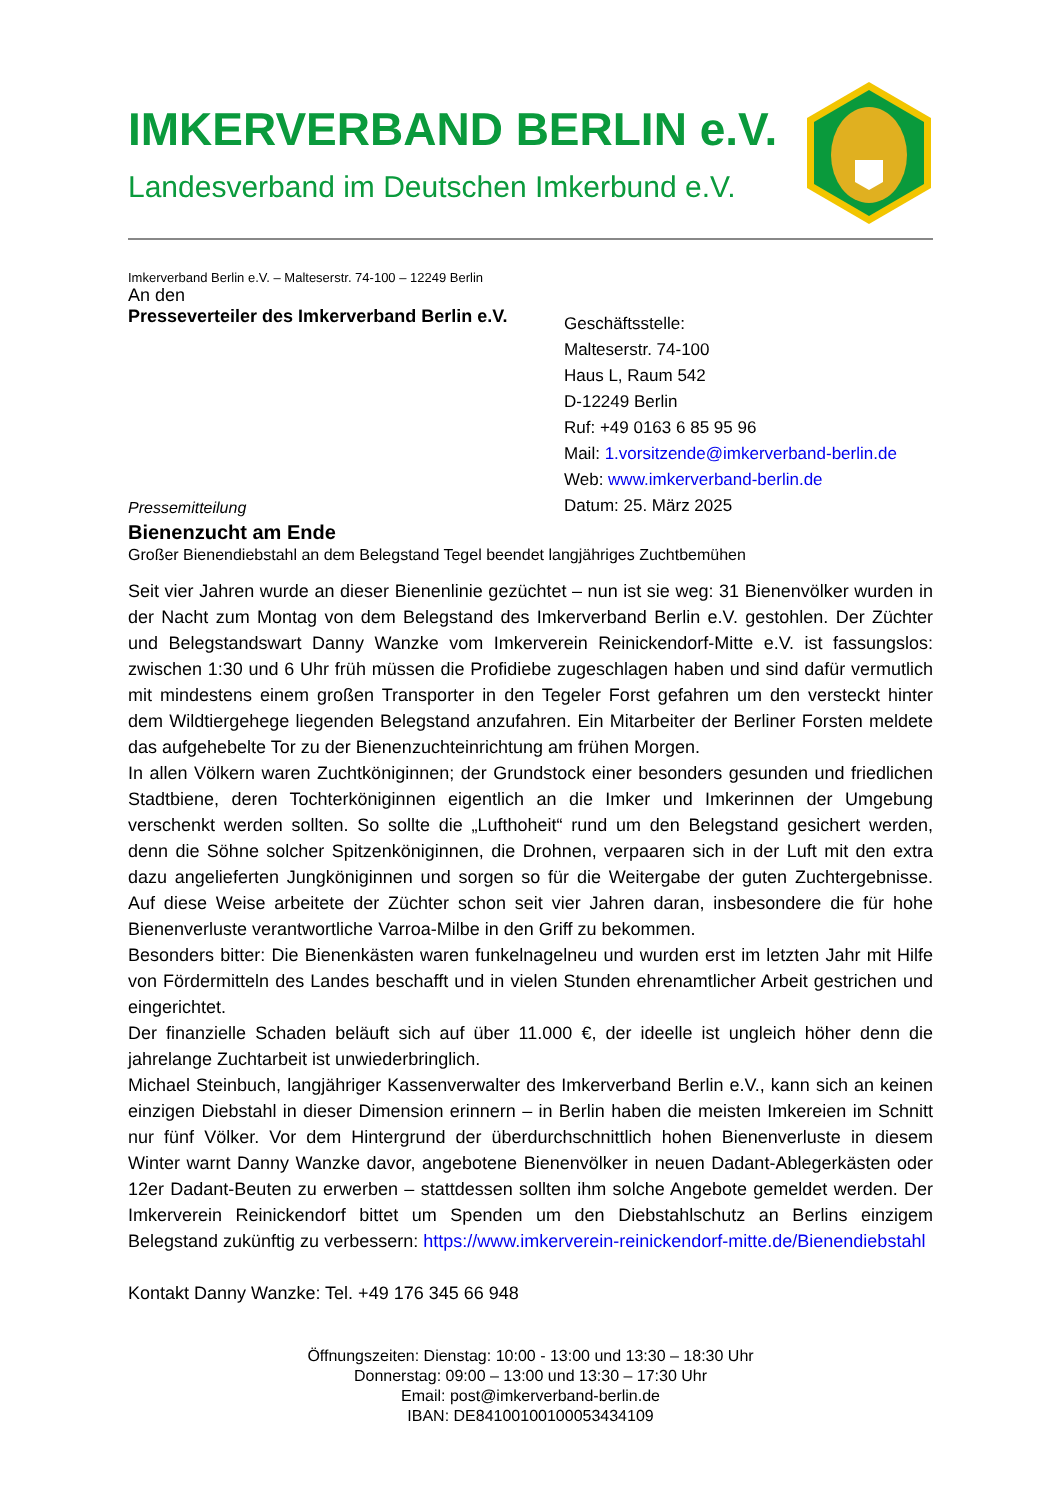IMKERVERBAND BERLIN e.V.
Landesverband im Deutschen Imkerbund e.V.
Imkerverband Berlin e.V. – Malteserstr. 74-100 – 12249 Berlin
An den
Presseverteiler des Imkerverband Berlin e.V.
Geschäftsstelle:
Malteserstr. 74-100
Haus L, Raum 542
D-12249 Berlin
Ruf: +49 0163 6 85 95 96
Mail: 1.vorsitzende@imkerverband-berlin.de
Web: www.imkerverband-berlin.de
Datum: 25. März 2025
Pressemitteilung
Bienenzucht am Ende
Großer Bienendiebstahl an dem Belegstand Tegel beendet langjähriges Zuchtbemühen
Seit vier Jahren wurde an dieser Bienenlinie gezüchtet – nun ist sie weg: 31 Bienenvölker wurden in der Nacht zum Montag von dem Belegstand des Imkerverband Berlin e.V. gestohlen. Der Züchter und Belegstandswart Danny Wanzke vom Imkerverein Reinickendorf-Mitte e.V. ist fassungslos: zwischen 1:30 und 6 Uhr früh müssen die Profidiebe zugeschlagen haben und sind dafür vermutlich mit mindestens einem großen Transporter in den Tegeler Forst gefahren um den versteckt hinter dem Wildtiergehege liegenden Belegstand anzufahren. Ein Mitarbeiter der Berliner Forsten meldete das aufgehebelte Tor zu der Bienenzuchteinrichtung am frühen Morgen.
In allen Völkern waren Zuchtköniginnen; der Grundstock einer besonders gesunden und friedlichen Stadtbiene, deren Tochterköniginnen eigentlich an die Imker und Imkerinnen der Umgebung verschenkt werden sollten. So sollte die „Lufthoheit“ rund um den Belegstand gesichert werden, denn die Söhne solcher Spitzenköniginnen, die Drohnen, verpaaren sich in der Luft mit den extra dazu angelieferten Jungköniginnen und sorgen so für die Weitergabe der guten Zuchtergebnisse. Auf diese Weise arbeitete der Züchter schon seit vier Jahren daran, insbesondere die für hohe Bienenverluste verantwortliche Varroa-Milbe in den Griff zu bekommen.
Besonders bitter: Die Bienenkästen waren funkelnagelneu und wurden erst im letzten Jahr mit Hilfe von Fördermitteln des Landes beschafft und in vielen Stunden ehrenamtlicher Arbeit gestrichen und eingerichtet.
Der finanzielle Schaden beläuft sich auf über 11.000 €, der ideelle ist ungleich höher denn die jahrelange Zuchtarbeit ist unwiederbringlich.
Michael Steinbuch, langjähriger Kassenverwalter des Imkerverband Berlin e.V., kann sich an keinen einzigen Diebstahl in dieser Dimension erinnern – in Berlin haben die meisten Imkereien im Schnitt nur fünf Völker. Vor dem Hintergrund der überdurchschnittlich hohen Bienenverluste in diesem Winter warnt Danny Wanzke davor, angebotene Bienenvölker in neuen Dadant-Ablegerkästen oder 12er Dadant-Beuten zu erwerben – stattdessen sollten ihm solche Angebote gemeldet werden. Der Imkerverein Reinickendorf bittet um Spenden um den Diebstahlschutz an Berlins einzigem Belegstand zukünftig zu verbessern: https://www.imkerverein-reinickendorf-mitte.de/Bienendiebstahl
Kontakt Danny Wanzke: Tel. +49 176 345 66 948
Öffnungszeiten: Dienstag: 10:00 - 13:00 und 13:30 – 18:30 Uhr
Donnerstag: 09:00 – 13:00 und 13:30 – 17:30 Uhr
Email: post@imkerverband-berlin.de
IBAN: DE84100100100053434109